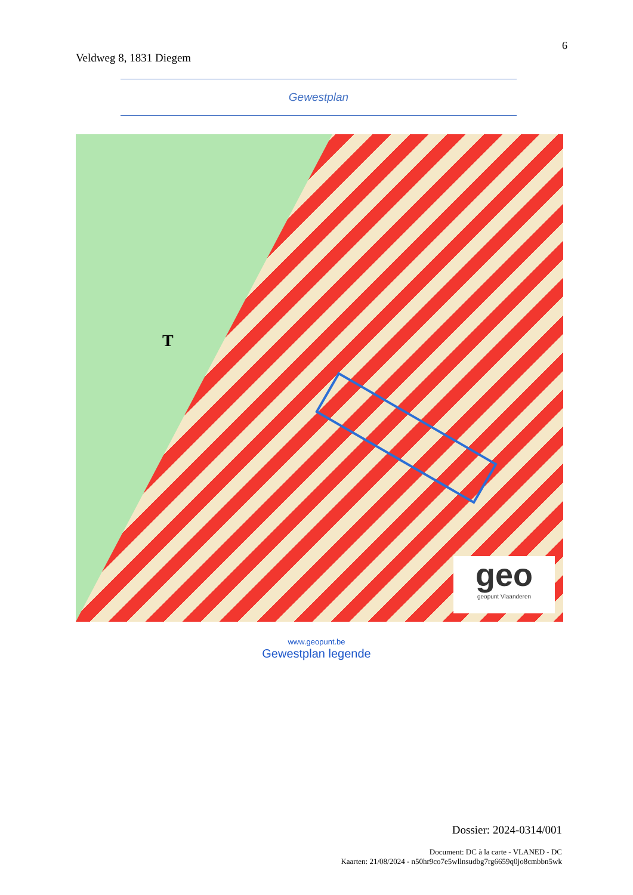Veldweg 8, 1831 Diegem
6
Gewestplan
T
geo
geopunt Vlaanderen
www.geopunt.be
Gewestplan legende
Dossier: 2024-0314/001
Document: DC à la carte - VLANED - DC
Kaarten: 21/08/2024 - n50hr9co7e5wllnsudbg7rg6659q0jo8cmbbn5wk